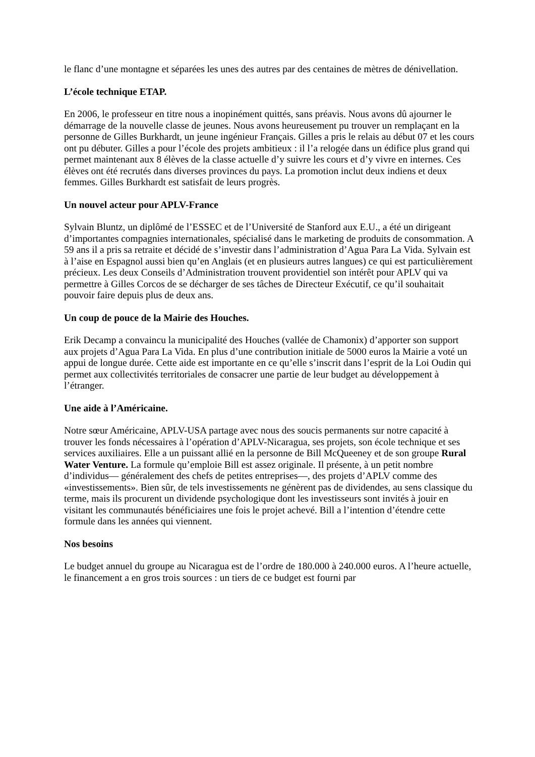le flanc d’une montagne et séparées les unes des autres par des centaines de mètres de dénivellation.
L’école technique ETAP.
En 2006, le professeur en titre nous a inopinément quittés, sans préavis. Nous avons dû ajourner le démarrage de la nouvelle classe de jeunes. Nous avons heureusement pu trouver un remplaçant en la personne de Gilles Burkhardt, un jeune ingénieur Français. Gilles a pris le relais au début 07 et les cours ont pu débuter. Gilles a pour l’école des projets ambitieux : il l’a relogée dans un édifice plus grand qui permet maintenant aux 8 élèves de la classe actuelle d’y suivre les cours et d’y vivre en internes. Ces élèves ont été recrutés dans diverses provinces du pays. La promotion inclut deux indiens et deux femmes. Gilles Burkhardt est satisfait de leurs progrès.
Un nouvel acteur pour APLV-France
Sylvain Bluntz, un diplômé de l’ESSEC et de l’Université de Stanford aux E.U., a été un dirigeant d’importantes compagnies internationales, spécialisé dans le marketing de produits de consommation. A 59 ans il a pris sa retraite et décidé de s’investir dans l’administration d’Agua Para La Vida. Sylvain est à l’aise en Espagnol aussi bien qu’en Anglais (et en plusieurs autres langues) ce qui est particulièrement précieux. Les deux Conseils d’Administration trouvent providentiel son intérêt pour APLV qui va permettre à Gilles Corcos de se décharger de ses tâches de Directeur Exécutif, ce qu’il souhaitait pouvoir faire depuis plus de deux ans.
Un coup de pouce de la Mairie des Houches.
Erik Decamp a convaincu la municipalité des Houches (vallée de Chamonix) d’apporter son support aux projets d’Agua Para La Vida. En plus d’une contribution initiale de 5000 euros la Mairie a voté un appui de longue durée. Cette aide est importante en ce qu’elle s’inscrit dans l’esprit de la Loi Oudin qui permet aux collectivités territoriales de consacrer une partie de leur budget au développement à l’étranger.
Une aide à l’Américaine.
Notre sœur Américaine, APLV-USA partage avec nous des soucis permanents sur notre capacité à trouver les fonds nécessaires à l’opération d’APLV-Nicaragua, ses projets, son école technique et ses services auxiliaires. Elle a un puissant allié en la personne de Bill McQueeney et de son groupe Rural Water Venture. La formule qu’emploie Bill est assez originale. Il présente, à un petit nombre d’individus— généralement des chefs de petites entreprises—, des projets d’APLV comme des «investissements». Bien sûr, de tels investissements ne génèrent pas de dividendes, au sens classique du terme, mais ils procurent un dividende psychologique dont les investisseurs sont invités à jouir en visitant les communautés bénéficiaires une fois le projet achevé. Bill a l’intention d’étendre cette formule dans les années qui viennent.
Nos besoins
Le budget annuel du groupe au Nicaragua est de l’ordre de 180.000 à 240.000 euros. A l’heure actuelle, le financement a en gros trois sources : un tiers de ce budget est fourni par